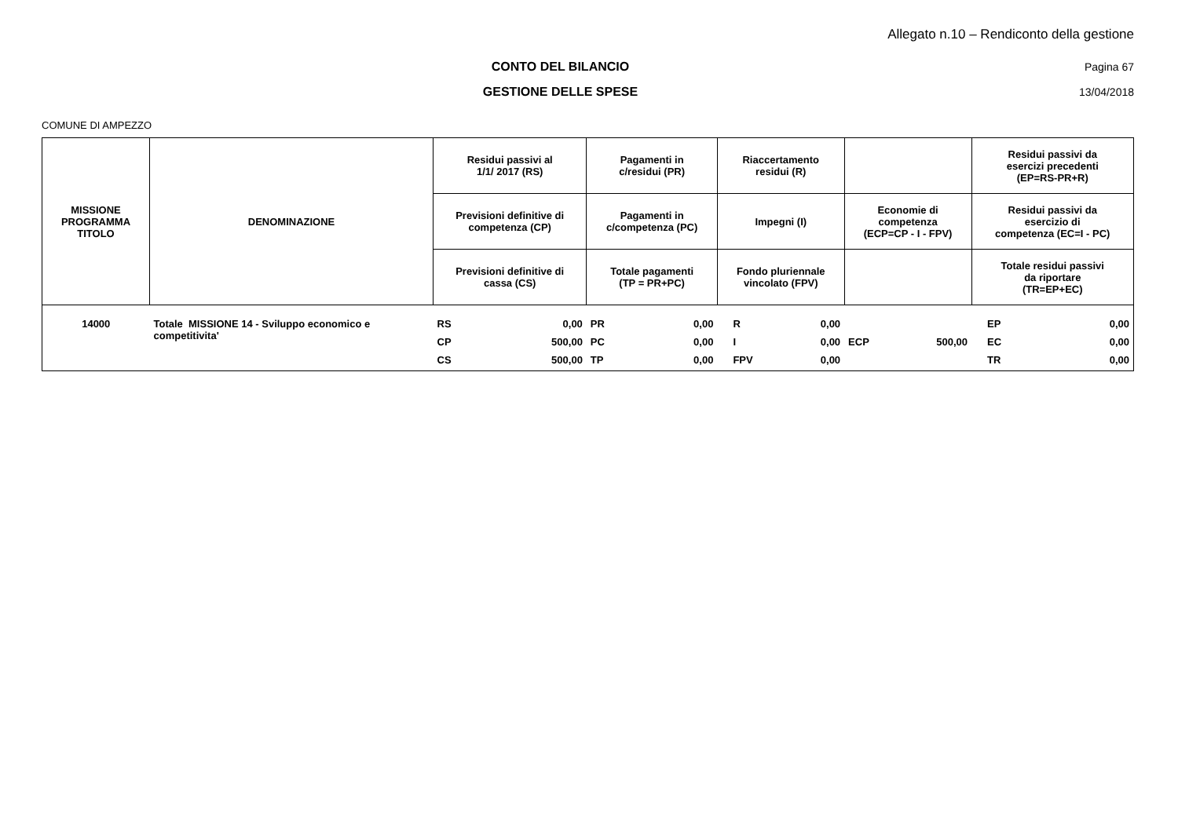Allegato n.10 – Rendiconto della gestione
CONTO DEL BILANCIO Pagina 67
GESTIONE DELLE SPESE 13/04/2018
COMUNE DI AMPEZZO
| MISSIONE PROGRAMMA TITOLO | DENOMINAZIONE | Residui passivi al 1/1/ 2017 (RS) | | Pagamenti in c/residui (PR) | | Riaccertamento residui (R) | | | | Residui passivi da esercizi precedenti (EP=RS-PR+R) | |
| --- | --- | --- | --- | --- | --- | --- | --- | --- | --- | --- | --- |
| | | Previsioni definitive di competenza (CP) | | Pagamenti in c/competenza (PC) | | Impegni (I) | | Economie di competenza (ECP=CP - I - FPV) | | Residui passivi da esercizio di competenza (EC=I - PC) | |
| | | Previsioni definitive di cassa (CS) | | Totale pagamenti (TP = PR+PC) | | Fondo pluriennale vincolato (FPV) | | | | Totale residui passivi da riportare (TR=EP+EC) | |
| 14000 | Totale MISSIONE 14 - Sviluppo economico e competitivita' | RS | 0,00 | PR | 0,00 | R | 0,00 | | | EP | 0,00 |
| | | CP | 500,00 | PC | 0,00 | I | 0,00 | ECP | 500,00 | EC | 0,00 |
| | | CS | 500,00 | TP | 0,00 | FPV | 0,00 | | | TR | 0,00 |